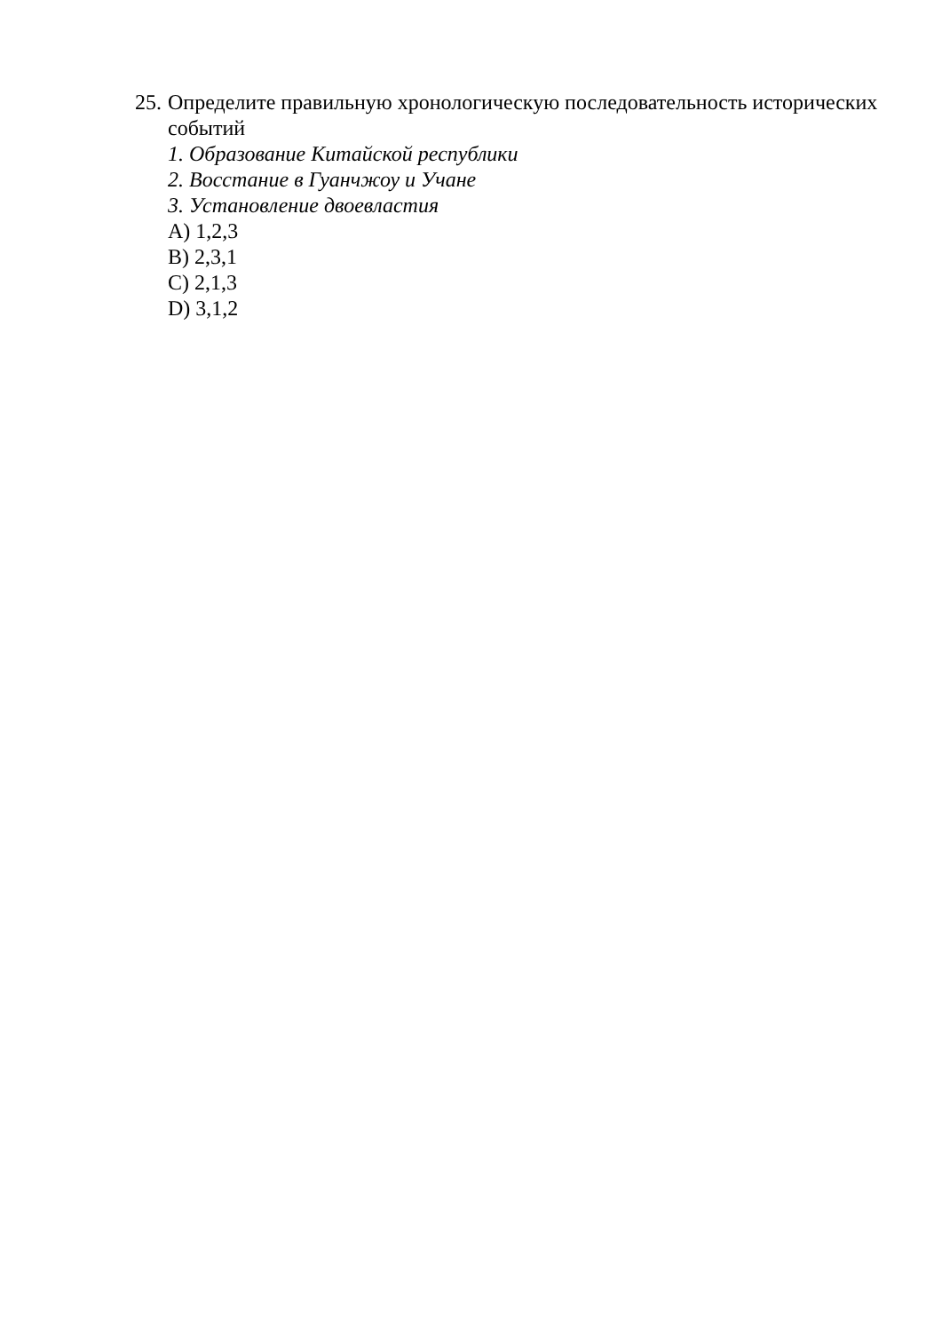25.
Определите правильную хронологическую последовательность исторических событий
1. Образование Китайской республики
2. Восстание в Гуанчжоу и Учане
3. Установление двоевластия
A) 1,2,3
B) 2,3,1
C) 2,1,3
D) 3,1,2